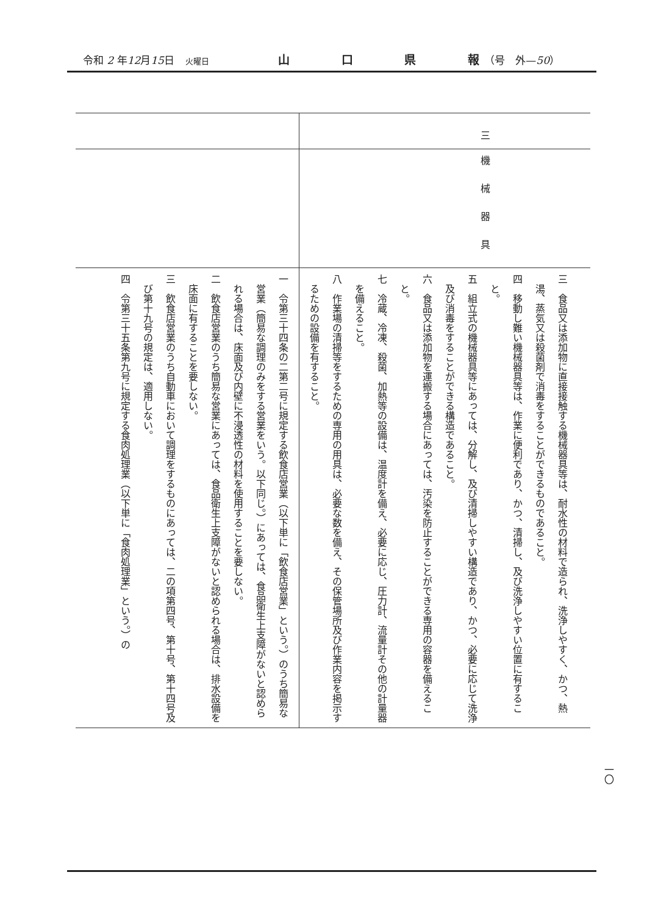令和 2 年12月15日 火曜日 山口県報 （号　外—50）
| 三 | |
| 機械器具 | |
| 三 食品又は添加物に直接接触する機械器具等は、耐水性の材料で造られ、洗浄しやすく、かつ、熱湯、蒸気又は殺菌剤で消毒をすることができるものであること。 四 移動し難い機械器具等は、作業に便利であり、かつ、清掃し、及び洗浄しやすい位置に有すること。 五 組立式の機械器具等にあっては、分解し、及び清掃しやすい構造であり、かつ、必要に応じて洗浄及び消毒をすることができる構造であること。 六 食品又は添加物を運搬する場合にあっては、汚染を防止することができる専用の容器を備えること。 七 冷蔵、冷凍、殺菌、加熱等の設備は、温度計を備え、必要に応じ、圧力計、流量計その他の計量器を備えること。 八 作業場の清掃等をするための専用の用具は、必要な数を備え、その保管場所及び作業内容を掲示するための設備を有すること。 | 一 令第三十四条の二第二号に規定する飲食店営業（以下単に「飲食店営業」という。）のうち簡易な営業（簡易な調理のみをする営業をいう。以下同じ。）にあっては、食品衛生上支障がないと認められる場合は、床面及び内壁に不浸透性の材料を使用することを要しない。 二 飲食店営業のうち簡易な営業にあっては、食品衛生上支障がないと認められる場合は、排水設備を床面に有することを要しない。 三 飲食店営業のうち自動車において調理をするものにあっては、二の項第四号、第十号、第十四号及び第十九号の規定は、適用しない。 四 令第三十五条第九号に規定する食肉処理業（以下単に「食肉処理業」という。）の |
一〇